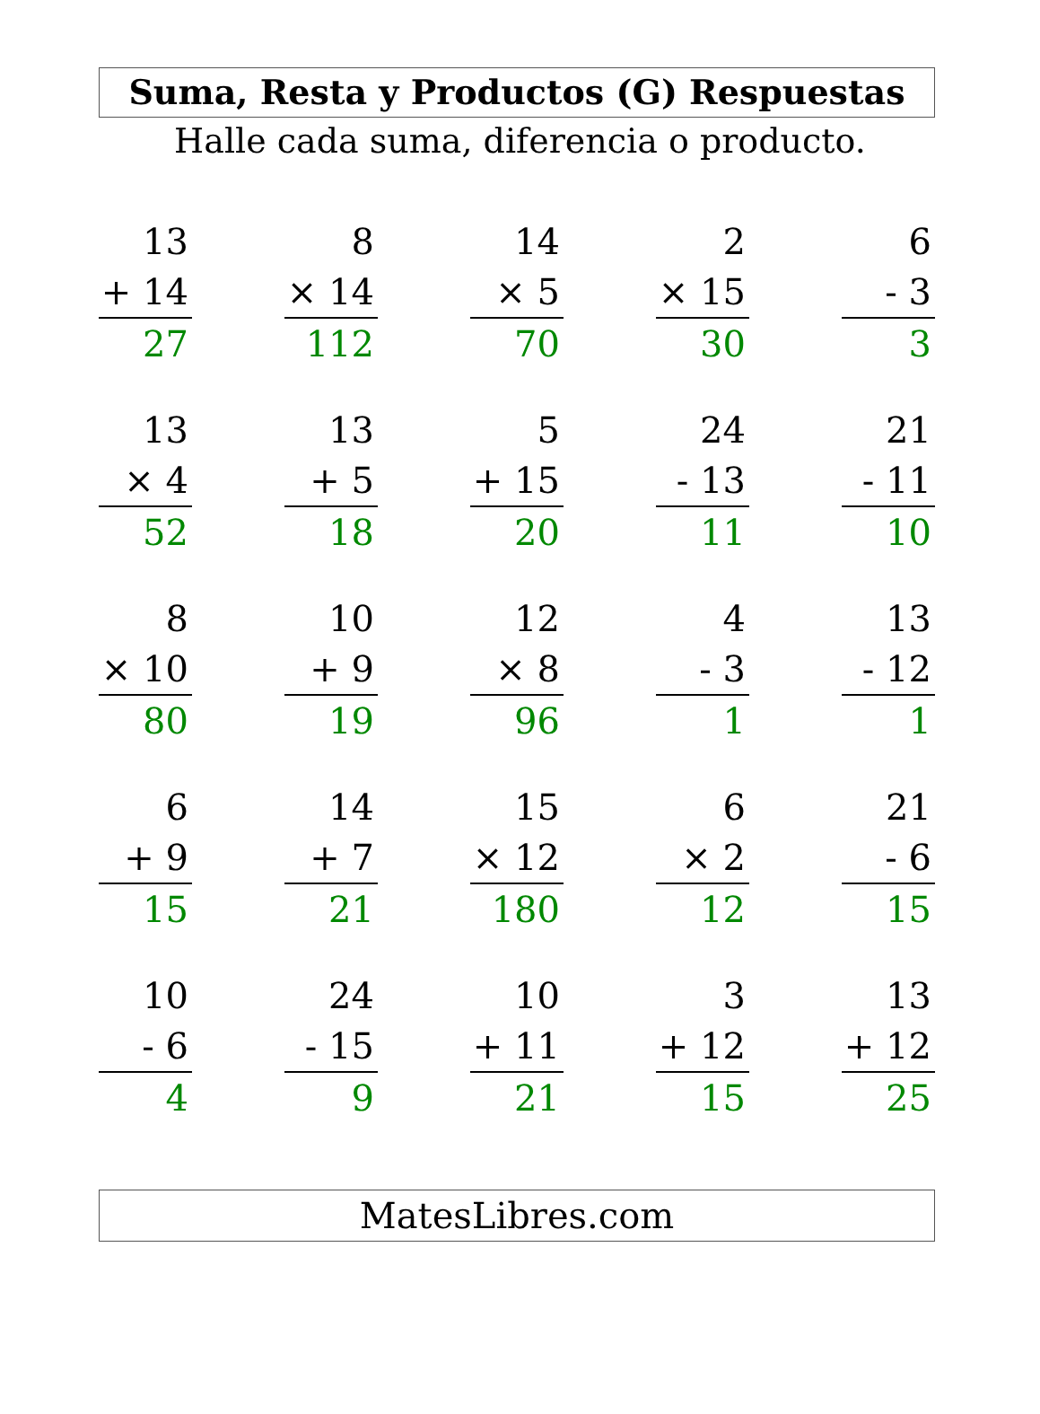Suma, Resta y Productos (G) Respuestas
Halle cada suma, diferencia o producto.
| 13 + 14 27 | | 8 × 14 112 | | 14 × 5 70 | | 2 × 15 30 | | 6 - 3 3 |
| 13 × 4 52 | | 13 + 5 18 | | 5 + 15 20 | | 24 - 13 11 | | 21 - 11 10 |
| 8 × 10 80 | | 10 + 9 19 | | 12 × 8 96 | | 4 - 3 1 | | 13 - 12 1 |
| 6 + 9 15 | | 14 + 7 21 | | 15 × 12 180 | | 6 × 2 12 | | 21 - 6 15 |
| 10 - 6 4 | | 24 - 15 9 | | 10 + 11 21 | | 3 + 12 15 | | 13 + 12 25 |
MatesLibres.com